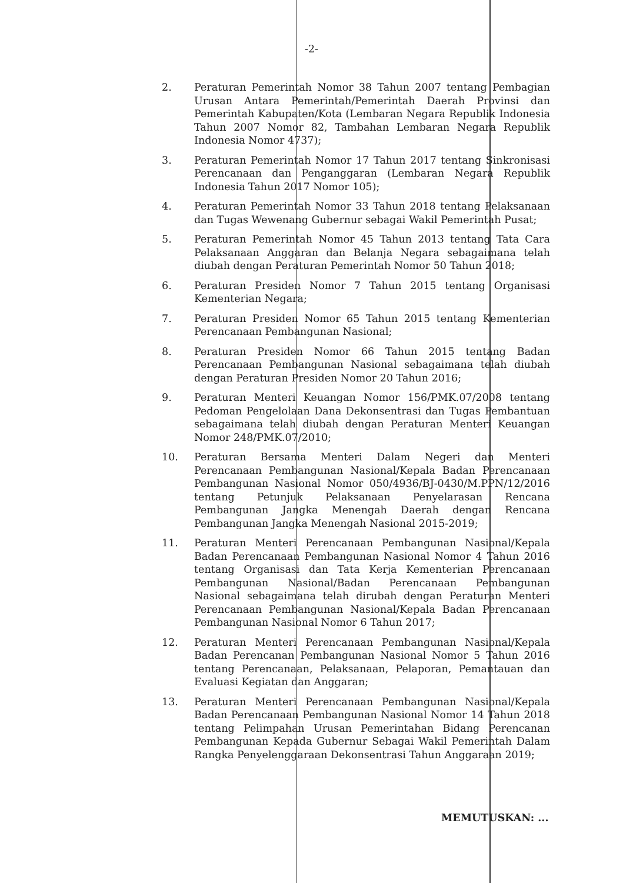-2-
2. Peraturan Pemerintah Nomor 38 Tahun 2007 tentang Pembagian Urusan Antara Pemerintah/Pemerintah Daerah Provinsi dan Pemerintah Kabupaten/Kota (Lembaran Negara Republik Indonesia Tahun 2007 Nomor 82, Tambahan Lembaran Negara Republik Indonesia Nomor 4737);
3. Peraturan Pemerintah Nomor 17 Tahun 2017 tentang Sinkronisasi Perencanaan dan Penganggaran (Lembaran Negara Republik Indonesia Tahun 2017 Nomor 105);
4. Peraturan Pemerintah Nomor 33 Tahun 2018 tentang Pelaksanaan dan Tugas Wewenang Gubernur sebagai Wakil Pemerintah Pusat;
5. Peraturan Pemerintah Nomor 45 Tahun 2013 tentang Tata Cara Pelaksanaan Anggaran dan Belanja Negara sebagaimana telah diubah dengan Peraturan Pemerintah Nomor 50 Tahun 2018;
6. Peraturan Presiden Nomor 7 Tahun 2015 tentang Organisasi Kementerian Negara;
7. Peraturan Presiden Nomor 65 Tahun 2015 tentang Kementerian Perencanaan Pembangunan Nasional;
8. Peraturan Presiden Nomor 66 Tahun 2015 tentang Badan Perencanaan Pembangunan Nasional sebagaimana telah diubah dengan Peraturan Presiden Nomor 20 Tahun 2016;
9. Peraturan Menteri Keuangan Nomor 156/PMK.07/2008 tentang Pedoman Pengelolaan Dana Dekonsentrasi dan Tugas Pembantuan sebagaimana telah diubah dengan Peraturan Menteri Keuangan Nomor 248/PMK.07/2010;
10. Peraturan Bersama Menteri Dalam Negeri dan Menteri Perencanaan Pembangunan Nasional/Kepala Badan Perencanaan Pembangunan Nasional Nomor 050/4936/BJ-0430/M.PPN/12/2016 tentang Petunjuk Pelaksanaan Penyelarasan Rencana Pembangunan Jangka Menengah Daerah dengan Rencana Pembangunan Jangka Menengah Nasional 2015-2019;
11. Peraturan Menteri Perencanaan Pembangunan Nasional/Kepala Badan Perencanaan Pembangunan Nasional Nomor 4 Tahun 2016 tentang Organisasi dan Tata Kerja Kementerian Perencanaan Pembangunan Nasional/Badan Perencanaan Pembangunan Nasional sebagaimana telah dirubah dengan Peraturan Menteri Perencanaan Pembangunan Nasional/Kepala Badan Perencanaan Pembangunan Nasional Nomor 6 Tahun 2017;
12. Peraturan Menteri Perencanaan Pembangunan Nasional/Kepala Badan Perencanan Pembangunan Nasional Nomor 5 Tahun 2016 tentang Perencanaan, Pelaksanaan, Pelaporan, Pemantauan dan Evaluasi Kegiatan dan Anggaran;
13. Peraturan Menteri Perencanaan Pembangunan Nasional/Kepala Badan Perencanaan Pembangunan Nasional Nomor 14 Tahun 2018 tentang Pelimpahan Urusan Pemerintahan Bidang Perencanan Pembangunan Kepada Gubernur Sebagai Wakil Pemerintah Dalam Rangka Penyelenggaraan Dekonsentrasi Tahun Anggaraan 2019;
MEMUTUSKAN: ...